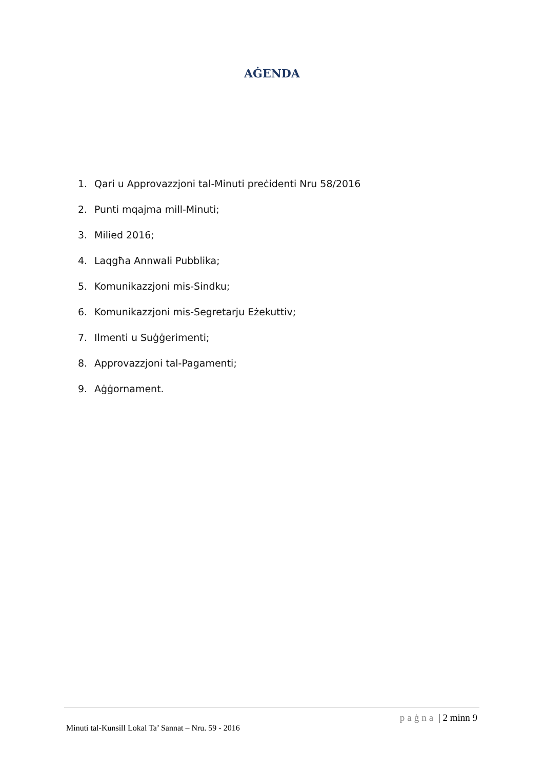AĠENDA
1. Qari u Approvazzjoni tal-Minuti preċidenti Nru 58/2016
2. Punti mqajma mill-Minuti;
3. Milied 2016;
4. Laqgħa Annwali Pubblika;
5. Komunikazzjoni mis-Sindku;
6. Komunikazzjoni mis-Segretarju Eżekuttiv;
7. Ilmenti u Suġġerimenti;
8. Approvazzjoni tal-Pagamenti;
9. Aġġornament.
paġna | 2 minn 9
Minuti tal-Kunsill Lokal Ta’ Sannat – Nru. 59 - 2016